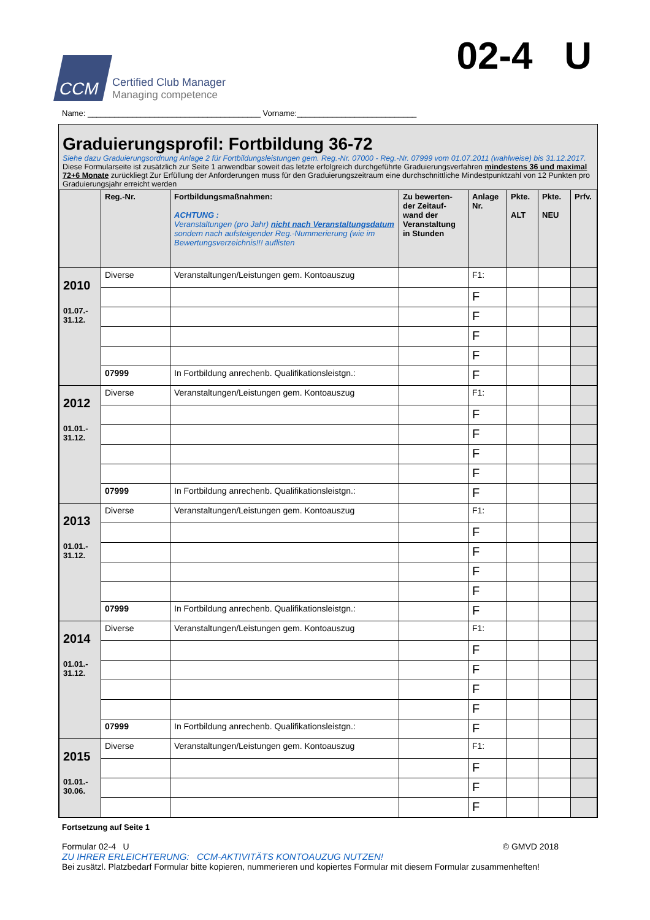CCM
Certified Club Manager
Managing competence
02-4 U
Name: _______________________________________ Vorname:___________________________
Graduierungsprofil: Fortbildung 36-72
Siehe dazu Graduierungsordnung Anlage 2 für Fortbildungsleistungen gem. Reg.-Nr. 07000 - Reg.-Nr. 07999 vom 01.07.2011 (wahlweise) bis 31.12.2017.
Diese Formularseite ist zusätzlich zur Seite 1 anwendbar soweit das letzte erfolgreich durchgeführte Graduierungsverfahren mindestens 36 und maximal 72+6 Monate zurückliegt Zur Erfüllung der Anforderungen muss für den Graduierungszeitraum eine durchschnittliche Mindestpunktzahl von 12 Punkten pro Graduierungsjahr erreicht werden
| | Reg.-Nr. | Fortbildungsmaßnahmen: ACHTUNG : Veranstaltungen (pro Jahr) nicht nach Veranstaltungsdatum sondern nach aufsteigender Reg.-Nummerierung (wie im Bewertungsverzeichnis!!! auflisten | Zu bewerten-der Zeitauf-wand der Veranstaltung in Stunden | Anlage Nr. | Pkte. ALT | Pkte. NEU | Prfv. |
| --- | --- | --- | --- | --- | --- | --- | --- |
| 2010 01.07.- 31.12. | Diverse | Veranstaltungen/Leistungen gem. Kontoauszug | | F1: | | | |
| | | | | F | | | |
| | | | | F | | | |
| | | | | F | | | |
| | | | | F | | | |
| | 07999 | In Fortbildung anrechenb. Qualifikationsleistgn.: | | F | | | |
| 2012 01.01.- 31.12. | Diverse | Veranstaltungen/Leistungen gem. Kontoauszug | | F1: | | | |
| | | | | F | | | |
| | | | | F | | | |
| | | | | F | | | |
| | | | | F | | | |
| | 07999 | In Fortbildung anrechenb. Qualifikationsleistgn.: | | F | | | |
| 2013 01.01.- 31.12. | Diverse | Veranstaltungen/Leistungen gem. Kontoauszug | | F1: | | | |
| | | | | F | | | |
| | | | | F | | | |
| | | | | F | | | |
| | | | | F | | | |
| | 07999 | In Fortbildung anrechenb. Qualifikationsleistgn.: | | F | | | |
| 2014 01.01.- 31.12. | Diverse | Veranstaltungen/Leistungen gem. Kontoauszug | | F1: | | | |
| | | | | F | | | |
| | | | | F | | | |
| | | | | F | | | |
| | | | | F | | | |
| | 07999 | In Fortbildung anrechenb. Qualifikationsleistgn.: | | F | | | |
| 2015 01.01.- 30.06. | Diverse | Veranstaltungen/Leistungen gem. Kontoauszug | | F1: | | | |
| | | | | F | | | |
| | | | | F | | | |
| | | | | F | | | |
Fortsetzung auf Seite 1
Formular 02-4 U © GMVD 2018
ZU IHRER ERLEICHTERUNG: CCM-AKTIVITÄTS KONTOAUZUG NUTZEN!
Bei zusätzl. Platzbedarf Formular bitte kopieren, nummerieren und kopiertes Formular mit diesem Formular zusammenheften!